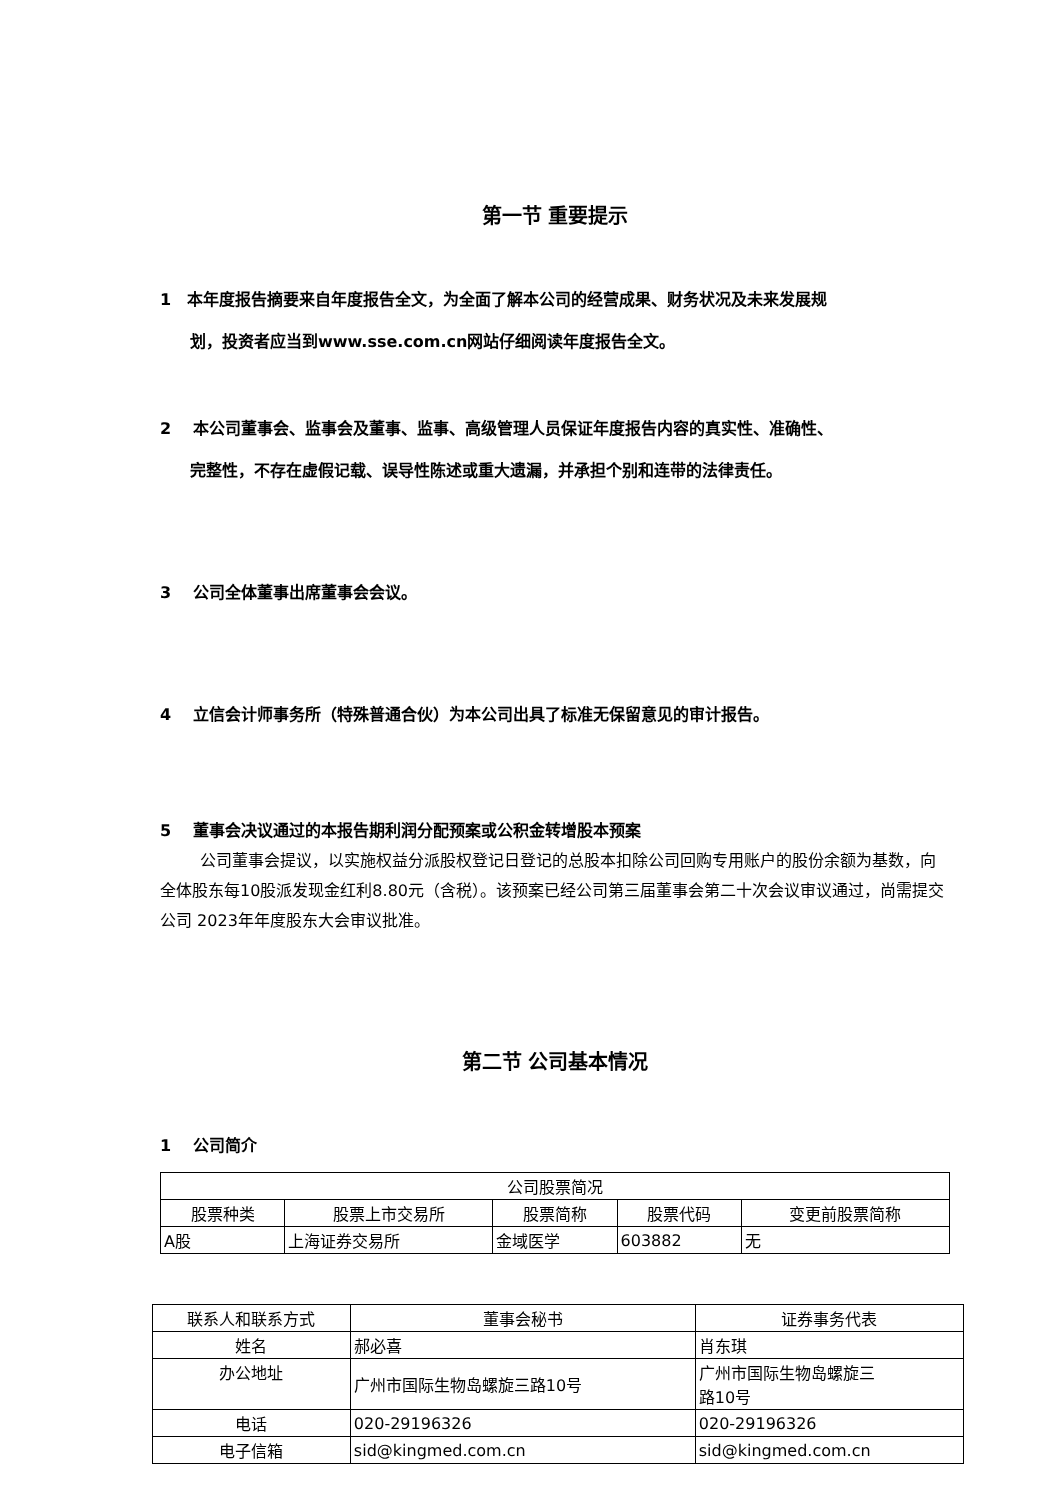第一节 重要提示
1　本年度报告摘要来自年度报告全文，为全面了解本公司的经营成果、财务状况及未来发展规
划，投资者应当到www.sse.com.cn网站仔细阅读年度报告全文。
2　 本公司董事会、监事会及董事、监事、高级管理人员保证年度报告内容的真实性、准确性、
完整性，不存在虚假记载、误导性陈述或重大遗漏，并承担个别和连带的法律责任。
3　 公司全体董事出席董事会会议。
4　 立信会计师事务所（特殊普通合伙）为本公司出具了标准无保留意见的审计报告。
5　 董事会决议通过的本报告期利润分配预案或公积金转增股本预案
公司董事会提议，以实施权益分派股权登记日登记的总股本扣除公司回购专用账户的股份余额为基数，向全体股东每10股派发现金红利8.80元（含税）。该预案已经公司第三届董事会第二十次会议审议通过，尚需提交公司 2023年年度股东大会审议批准。
第二节 公司基本情况
1　 公司简介
| 公司股票简况 | | | | |
| 股票种类 | 股票上市交易所 | 股票简称 | 股票代码 | 变更前股票简称 |
| A股 | 上海证券交易所 | 金域医学 | 603882 | 无 |
| 联系人和联系方式 | 董事会秘书 | 证券事务代表 |
| 姓名 | 郝必喜 | 肖东琪 |
| 办公地址 | 广州市国际生物岛螺旋三路10号 | 广州市国际生物岛螺旋三 路10号 |
| 电话 | 020-29196326 | 020-29196326 |
| 电子信箱 | sid@kingmed.com.cn | sid@kingmed.com.cn |